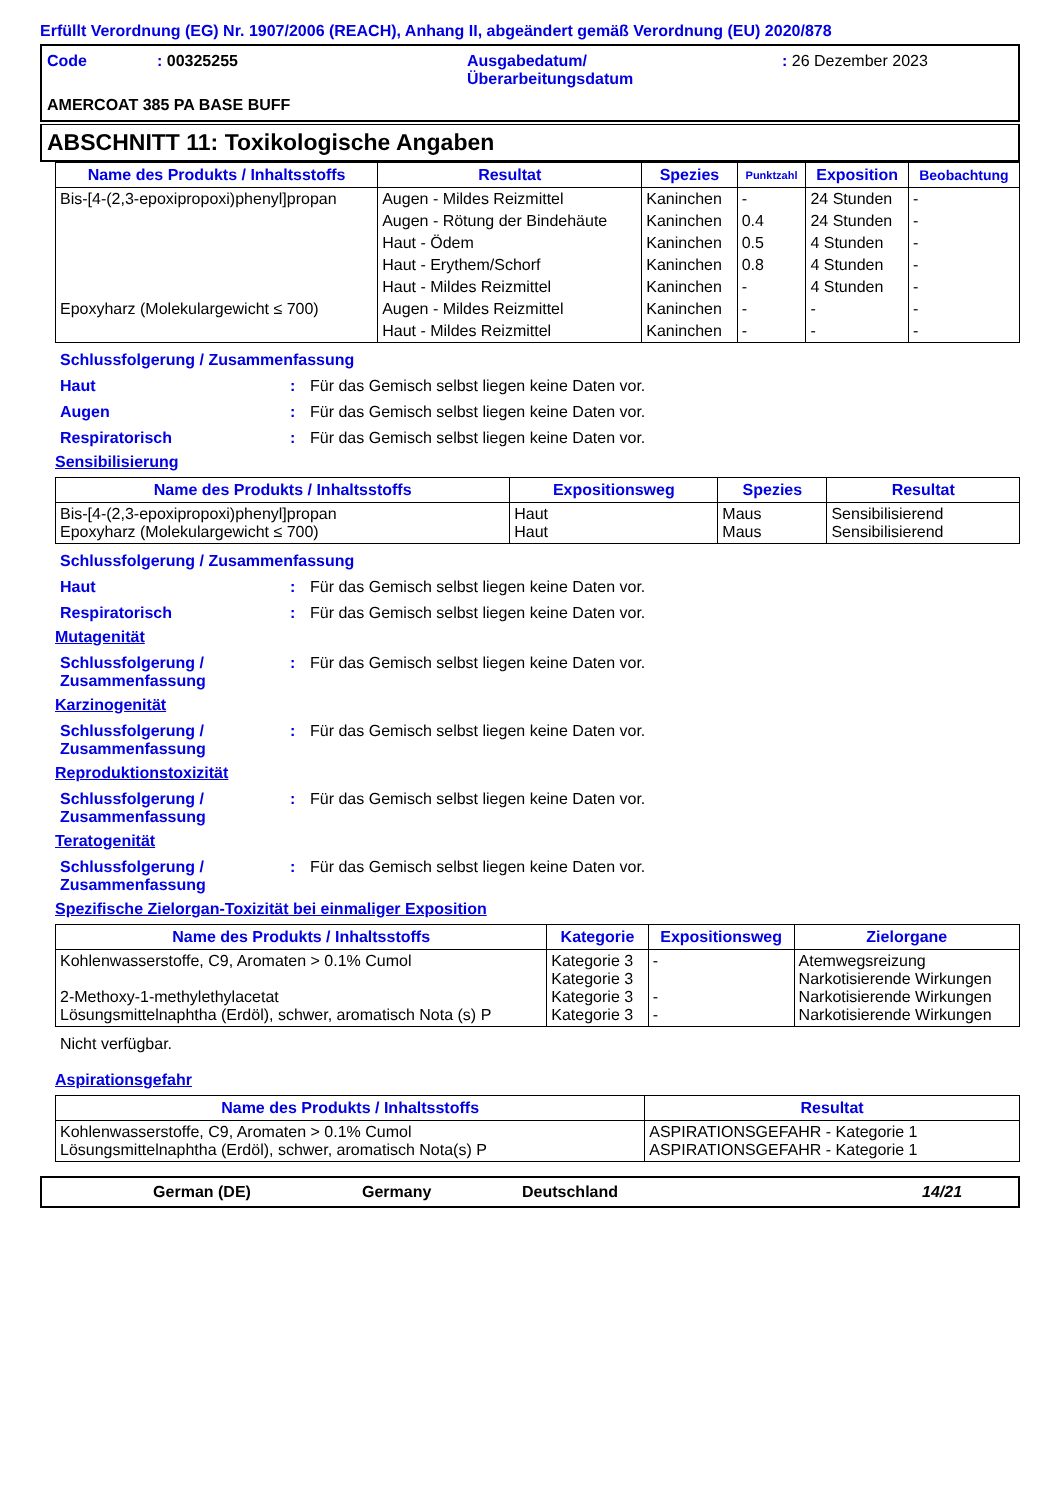Erfüllt Verordnung (EG) Nr. 1907/2006 (REACH), Anhang II, abgeändert gemäß Verordnung (EU) 2020/878
Code
: 00325255
Ausgabedatum/
Überarbeitungsdatum
: 26 Dezember 2023
AMERCOAT 385 PA BASE BUFF
ABSCHNITT 11: Toxikologische Angaben
| Name des Produkts / Inhaltsstoffs | Resultat | Spezies | Punktzahl | Exposition | Beobachtung |
| --- | --- | --- | --- | --- | --- |
| Bis-[4-(2,3-epoxipropoxi)phenyl]propan | Augen - Mildes Reizmittel | Kaninchen | - | 24 Stunden | - |
| | Augen - Rötung der Bindehäute | Kaninchen | 0.4 | 24 Stunden | - |
| | Haut - Ödem | Kaninchen | 0.5 | 4 Stunden | - |
| | Haut - Erythem/Schorf | Kaninchen | 0.8 | 4 Stunden | - |
| | Haut - Mildes Reizmittel | Kaninchen | - | 4 Stunden | - |
| Epoxyharz (Molekulargewicht ≤ 700) | Augen - Mildes Reizmittel | Kaninchen | - | - | - |
| | Haut - Mildes Reizmittel | Kaninchen | - | - | - |
Schlussfolgerung / Zusammenfassung
Haut : Für das Gemisch selbst liegen keine Daten vor.
Augen : Für das Gemisch selbst liegen keine Daten vor.
Respiratorisch : Für das Gemisch selbst liegen keine Daten vor.
Sensibilisierung
| Name des Produkts / Inhaltsstoffs | Expositionsweg | Spezies | Resultat |
| --- | --- | --- | --- |
| Bis-[4-(2,3-epoxipropoxi)phenyl]propan Epoxyharz (Molekulargewicht ≤ 700) | Haut Haut | Maus Maus | Sensibilisierend Sensibilisierend |
Schlussfolgerung / Zusammenfassung
Haut : Für das Gemisch selbst liegen keine Daten vor.
Respiratorisch : Für das Gemisch selbst liegen keine Daten vor.
Mutagenität
Schlussfolgerung / Zusammenfassung
: Für das Gemisch selbst liegen keine Daten vor.
Karzinogenität
Schlussfolgerung / Zusammenfassung
: Für das Gemisch selbst liegen keine Daten vor.
Reproduktionstoxizität
Schlussfolgerung / Zusammenfassung
: Für das Gemisch selbst liegen keine Daten vor.
Teratogenität
Schlussfolgerung / Zusammenfassung
: Für das Gemisch selbst liegen keine Daten vor.
Spezifische Zielorgan-Toxizität bei einmaliger Exposition
| Name des Produkts / Inhaltsstoffs | Kategorie | Expositionsweg | Zielorgane |
| --- | --- | --- | --- |
| Kohlenwasserstoffe, C9, Aromaten > 0.1% Cumol 2-Methoxy-1-methylethylacetat Lösungsmittelnaphtha (Erdöl), schwer, aromatisch Nota (s) P | Kategorie 3 Kategorie 3 Kategorie 3 Kategorie 3 | - - - | Atemwegsreizung Narkotisierende Wirkungen Narkotisierende Wirkungen Narkotisierende Wirkungen |
Nicht verfügbar.
Aspirationsgefahr
| Name des Produkts / Inhaltsstoffs | Resultat |
| --- | --- |
| Kohlenwasserstoffe, C9, Aromaten > 0.1% Cumol Lösungsmittelnaphtha (Erdöl), schwer, aromatisch Nota(s) P | ASPIRATIONSGEFAHR - Kategorie 1 ASPIRATIONSGEFAHR - Kategorie 1 |
German (DE) Germany Deutschland 14/21